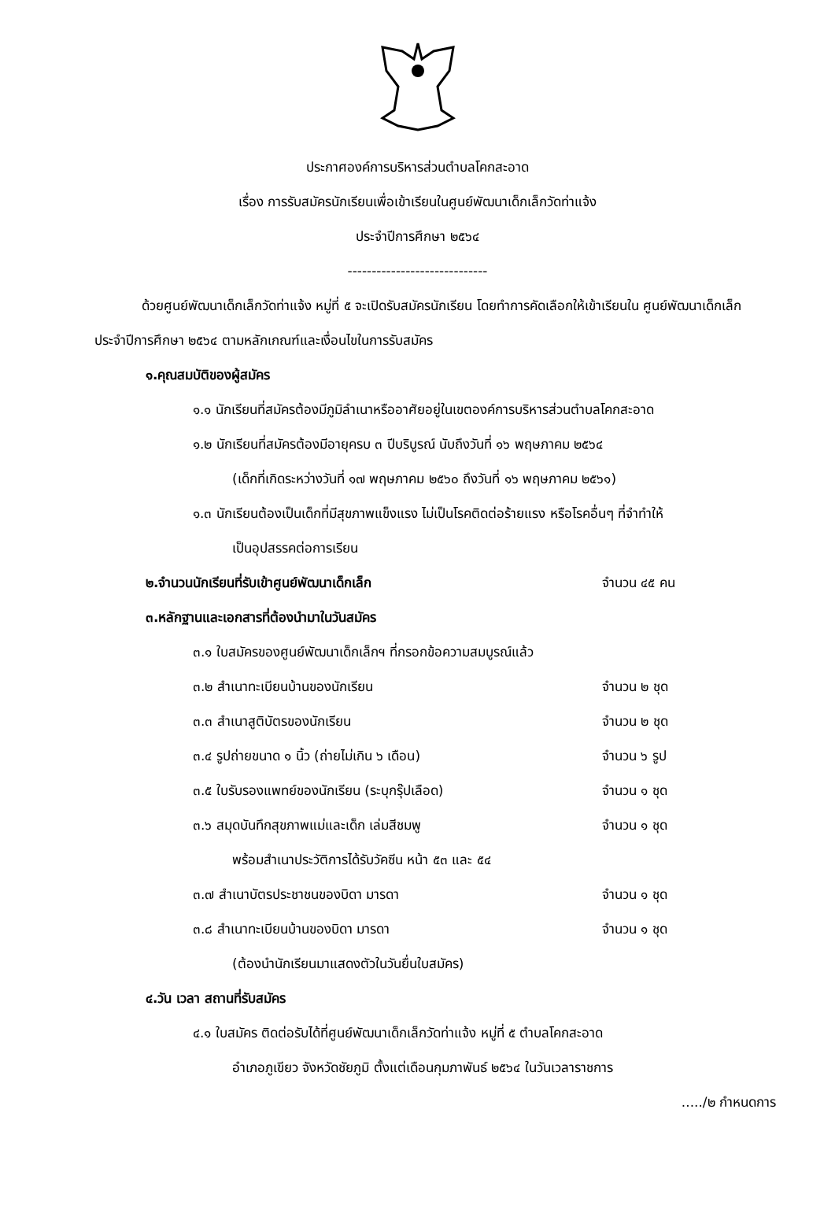ประกาศองค์การบริหารส่วนตำบลโคกสะอาด
เรื่อง การรับสมัครนักเรียนเพื่อเข้าเรียนในศูนย์พัฒนาเด็กเล็กวัดท่าแจ้ง
ประจำปีการศึกษา ๒๕๖๔
-----------------------------
ด้วยศูนย์พัฒนาเด็กเล็กวัดท่าแจ้ง หมู่ที่ ๕ จะเปิดรับสมัครนักเรียน โดยทำการคัดเลือกให้เข้าเรียนใน ศูนย์พัฒนาเด็กเล็ก ประจำปีการศึกษา ๒๕๖๔ ตามหลักเกณฑ์และเงื่อนไขในการรับสมัคร
๑.คุณสมบัติของผู้สมัคร
๑.๑ นักเรียนที่สมัครต้องมีภูมิลำเนาหรืออาศัยอยู่ในเขตองค์การบริหารส่วนตำบลโคกสะอาด
๑.๒ นักเรียนที่สมัครต้องมีอายุครบ ๓ ปีบริบูรณ์ นับถึงวันที่ ๑๖ พฤษภาคม ๒๕๖๔
(เด็กที่เกิดระหว่างวันที่ ๑๗ พฤษภาคม ๒๕๖๐ ถึงวันที่ ๑๖ พฤษภาคม ๒๕๖๑)
๑.๓ นักเรียนต้องเป็นเด็กที่มีสุขภาพแข็งแรง ไม่เป็นโรคติดต่อร้ายแรง หรือโรคอื่นๆ ที่จำทำให้
เป็นอุปสรรคต่อการเรียน
๒.จำนวนนักเรียนที่รับเข้าศูนย์พัฒนาเด็กเล็ก จำนวน ๔๕ คน
๓.หลักฐานและเอกสารที่ต้องนำมาในวันสมัคร
๓.๑ ใบสมัครของศูนย์พัฒนาเด็กเล็กฯ ที่กรอกข้อความสมบูรณ์แล้ว
๓.๒ สำเนาทะเบียนบ้านของนักเรียน จำนวน ๒ ชุด
๓.๓ สำเนาสูติบัตรของนักเรียน จำนวน ๒ ชุด
๓.๔ รูปถ่ายขนาด ๑ นิ้ว (ถ่ายไม่เกิน ๖ เดือน) จำนวน ๖ รูป
๓.๕ ใบรับรองแพทย์ของนักเรียน (ระบุกรุ๊ปเลือด) จำนวน ๑ ชุด
๓.๖ สมุดบันทึกสุขภาพแม่และเด็ก เล่มสีชมพู จำนวน ๑ ชุด
พร้อมสำเนาประวัติการได้รับวัคซีน หน้า ๕๓ และ ๕๔
๓.๗ สำเนาบัตรประชาชนของบิดา มารดา จำนวน ๑ ชุด
๓.๘ สำเนาทะเบียนบ้านของบิดา มารดา จำนวน ๑ ชุด
(ต้องนำนักเรียนมาแสดงตัวในวันยื่นใบสมัคร)
๔.วัน เวลา สถานที่รับสมัคร
๔.๑ ใบสมัคร ติดต่อรับได้ที่ศูนย์พัฒนาเด็กเล็กวัดท่าแจ้ง หมู่ที่ ๕ ตำบลโคกสะอาด
อำเภอภูเขียว จังหวัดชัยภูมิ ตั้งแต่เดือนกุมภาพันธ์ ๒๕๖๔ ในวันเวลาราชการ
...../๒ กำหนดการ